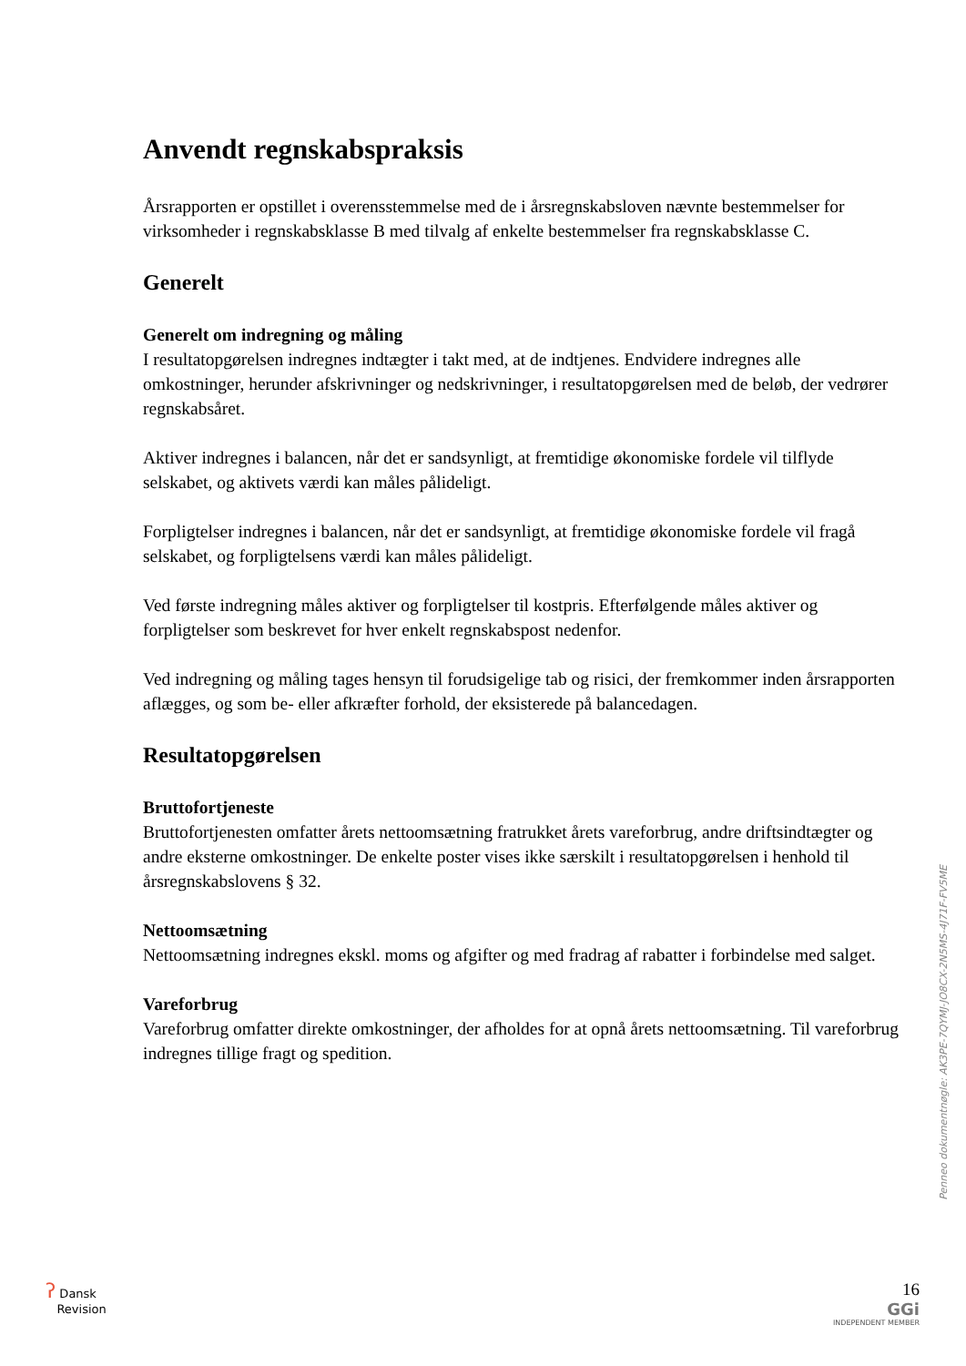Anvendt regnskabspraksis
Årsrapporten er opstillet i overensstemmelse med de i årsregnskabsloven nævnte bestemmelser for virksomheder i regnskabsklasse B med tilvalg af enkelte bestemmelser fra regnskabsklasse C.
Generelt
Generelt om indregning og måling
I resultatopgørelsen indregnes indtægter i takt med, at de indtjenes. Endvidere indregnes alle omkostninger, herunder afskrivninger og nedskrivninger, i resultatopgørelsen med de beløb, der vedrører regnskabsåret.
Aktiver indregnes i balancen, når det er sandsynligt, at fremtidige økonomiske fordele vil tilflyde selskabet, og aktivets værdi kan måles pålideligt.
Forpligtelser indregnes i balancen, når det er sandsynligt, at fremtidige økonomiske fordele vil fragå selskabet, og forpligtelsens værdi kan måles pålideligt.
Ved første indregning måles aktiver og forpligtelser til kostpris. Efterfølgende måles aktiver og forpligtelser som beskrevet for hver enkelt regnskabspost nedenfor.
Ved indregning og måling tages hensyn til forudsigelige tab og risici, der fremkommer inden årsrapporten aflægges, og som be- eller afkræfter forhold, der eksisterede på balancedagen.
Resultatopgørelsen
Bruttofortjeneste
Bruttofortjenesten omfatter årets nettoomsætning fratrukket årets vareforbrug, andre driftsindtægter og andre eksterne omkostninger. De enkelte poster vises ikke særskilt i resultatopgørelsen i henhold til årsregnskabslovens § 32.
Nettoomsætning
Nettoomsætning indregnes ekskl. moms og afgifter og med fradrag af rabatter i forbindelse med salget.
Vareforbrug
Vareforbrug omfatter direkte omkostninger, der afholdes for at opnå årets nettoomsætning. Til vareforbrug indregnes tillige fragt og spedition.
Penneo dokumentnøgle: AK3PE-7QYMJ-JO8CX-2N5MS-4J71F-FV5ME
ʔ Dansk
Revision
16
GGi
INDEPENDENT MEMBER